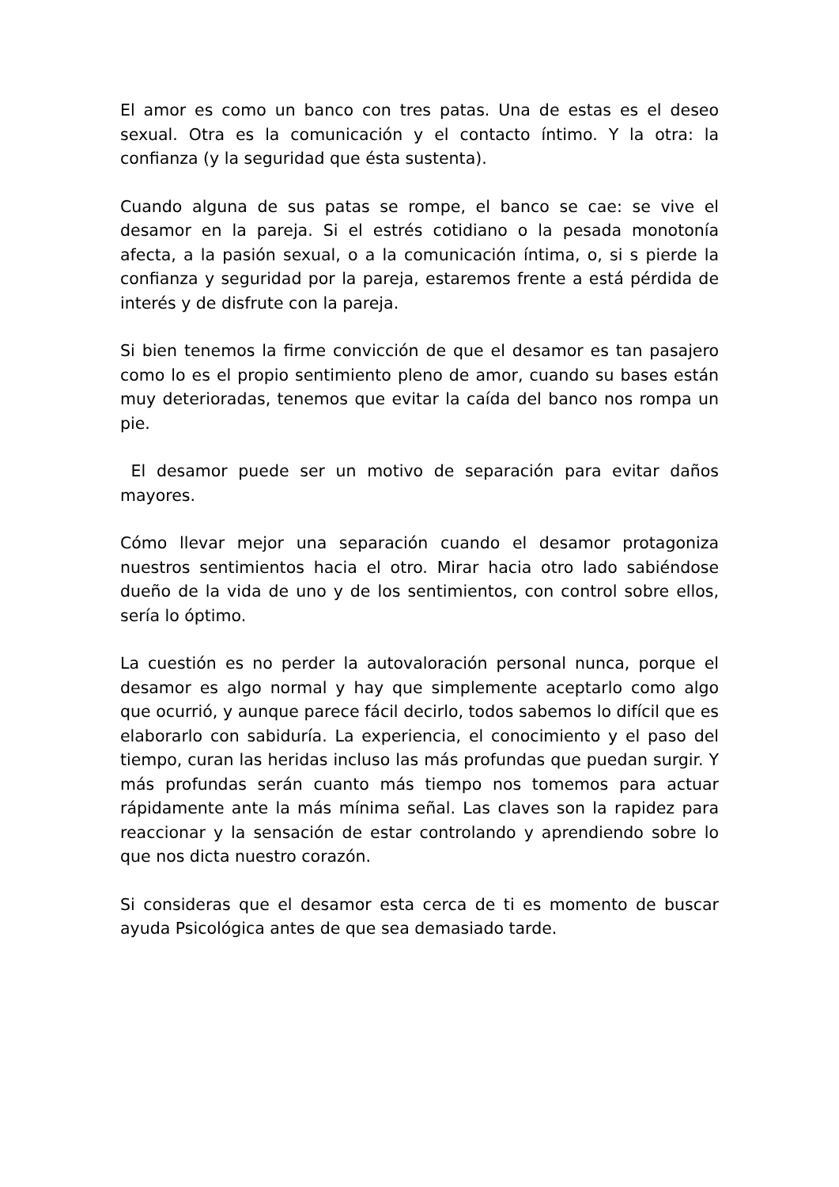El amor es como un banco con tres patas. Una de estas es el deseo sexual. Otra es la comunicación y el contacto íntimo. Y la otra: la confianza (y la seguridad que ésta sustenta).
Cuando alguna de sus patas se rompe, el banco se cae: se vive el desamor en la pareja. Si el estrés cotidiano o la pesada monotonía afecta, a la pasión sexual, o a la comunicación íntima, o, si s pierde la confianza y seguridad por la pareja, estaremos frente a está pérdida de interés y de disfrute con la pareja.
Si bien tenemos la firme convicción de que el desamor es tan pasajero como lo es el propio sentimiento pleno de amor, cuando su bases están muy deterioradas, tenemos que evitar la caída del banco nos rompa un pie.
El desamor puede ser un motivo de separación para evitar daños mayores.
Cómo llevar mejor una separación cuando el desamor protagoniza nuestros sentimientos hacia el otro. Mirar hacia otro lado sabiéndose dueño de la vida de uno y de los sentimientos, con control sobre ellos, sería lo óptimo.
La cuestión es no perder la autovaloración personal nunca, porque el desamor es algo normal y hay que simplemente aceptarlo como algo que ocurrió, y aunque parece fácil decirlo, todos sabemos lo difícil que es elaborarlo con sabiduría. La experiencia, el conocimiento y el paso del tiempo, curan las heridas incluso las más profundas que puedan surgir. Y más profundas serán cuanto más tiempo nos tomemos para actuar rápidamente ante la más mínima señal. Las claves son la rapidez para reaccionar y la sensación de estar controlando y aprendiendo sobre lo que nos dicta nuestro corazón.
Si consideras que el desamor esta cerca de ti es momento de buscar ayuda Psicológica antes de que sea demasiado tarde.